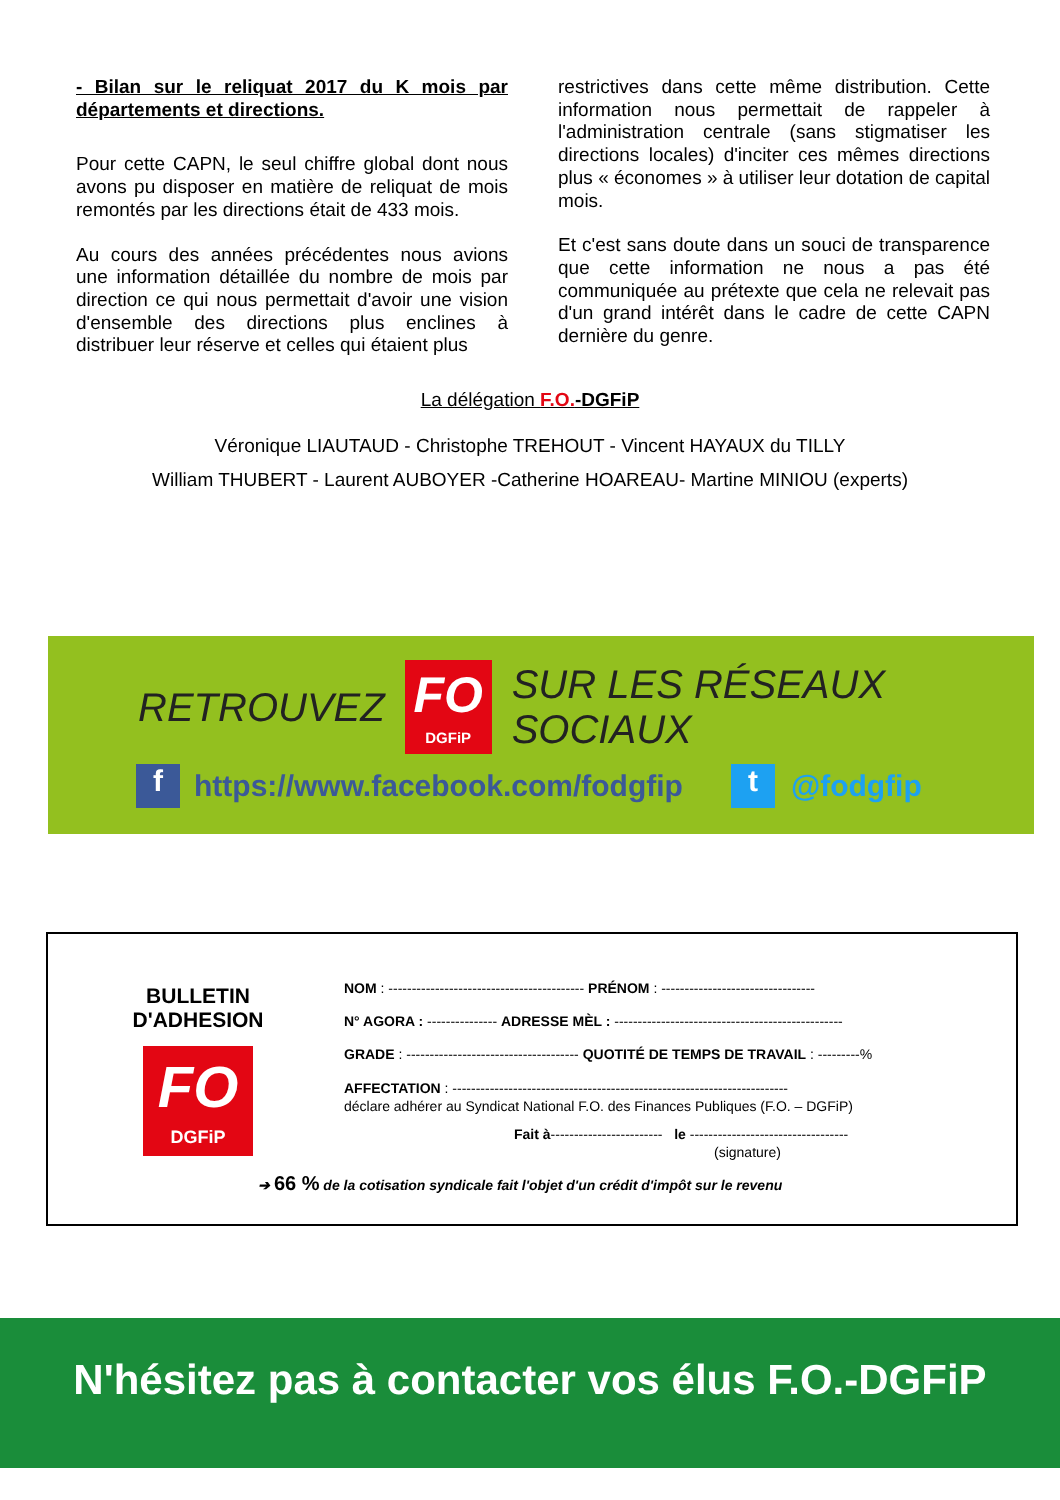- Bilan sur le reliquat 2017 du K mois par départements et directions.
Pour cette CAPN, le seul chiffre global dont nous avons pu disposer en matière de reliquat de mois remontés par les directions était de 433 mois.
Au cours des années précédentes nous avions une information détaillée du nombre de mois par direction ce qui nous permettait d'avoir une vision d'ensemble des directions plus enclines à distribuer leur réserve et celles qui étaient plus
restrictives dans cette même distribution. Cette information nous permettait de rappeler à l'administration centrale (sans stigmatiser les directions locales) d'inciter ces mêmes directions plus « économes » à utiliser leur dotation de capital mois.
Et c'est sans doute dans un souci de transparence que cette information ne nous a pas été communiquée au prétexte que cela ne relevait pas d'un grand intérêt dans le cadre de cette CAPN dernière du genre.
La délégation F.O.-DGFiP
Véronique LIAUTAUD - Christophe TREHOUT - Vincent HAYAUX du TILLY
William THUBERT - Laurent AUBOYER -Catherine HOAREAU- Martine MINIOU (experts)
RETROUVEZ
FO
DGFiP
SUR LES RÉSEAUX SOCIAUX
f https://www.facebook.com/fodgfip t @fodgfip
BULLETIN D'ADHESION
FO
DGFiP
NOM : ------------------------------------------ PRÉNOM : ---------------------------------
N° AGORA : --------------- ADRESSE MÈL : -------------------------------------------------
GRADE : ------------------------------------- QUOTITÉ DE TEMPS DE TRAVAIL : ---------%
AFFECTATION : ------------------------------------------------------------------------
déclare adhérer au Syndicat National F.O. des Finances Publiques (F.O. – DGFiP)
Fait à------------------------ le ----------------------------------
(signature)
➔ 66 % de la cotisation syndicale fait l'objet d'un crédit d'impôt sur le revenu
N'hésitez pas à contacter vos élus F.O.-DGFiP